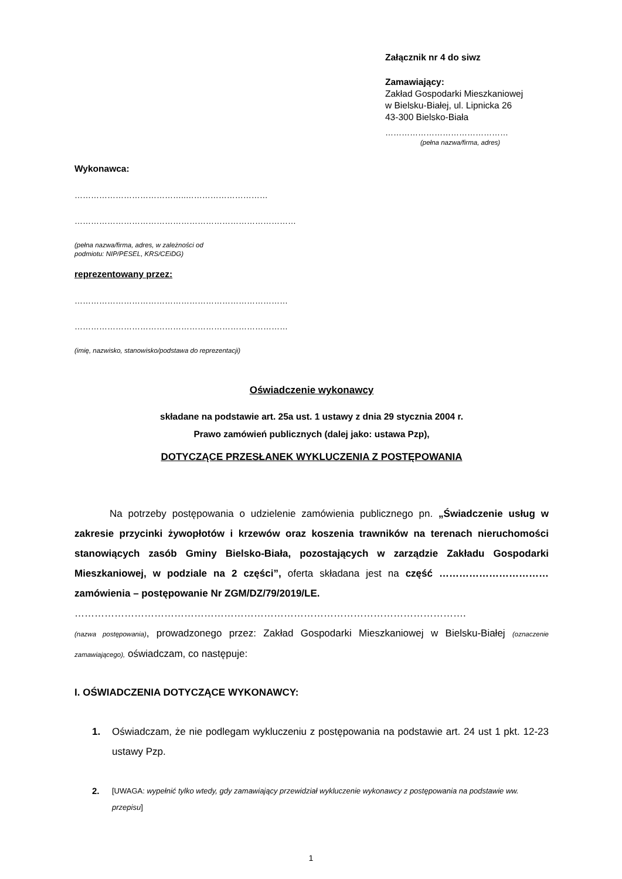Załącznik nr 4 do siwz
Zamawiający:
Zakład Gospodarki Mieszkaniowej
w Bielsku-Białej, ul. Lipnicka 26
43-300 Bielsko-Biała
………………………………………
(pełna nazwa/firma, adres)
Wykonawca:
…………………………………..…………………………
………………………………………………………………………
(pełna nazwa/firma, adres, w zależności od
podmiotu: NIP/PESEL, KRS/CEiDG)
reprezentowany przez:
……………………………………………………………………
……………………………………………………………………
(imię, nazwisko, stanowisko/podstawa do reprezentacji)
Oświadczenie wykonawcy
składane na podstawie art. 25a ust. 1 ustawy z dnia 29 stycznia 2004 r.
Prawo zamówień publicznych (dalej jako: ustawa Pzp),
DOTYCZĄCE PRZESŁANEK WYKLUCZENIA Z POSTĘPOWANIA
Na potrzeby postępowania o udzielenie zamówienia publicznego pn. „Świadczenie usług w zakresie przycinki żywopłotów i krzewów oraz koszenia trawników na terenach nieruchomości stanowiących zasób Gminy Bielsko-Biała, pozostających w zarządzie Zakładu Gospodarki Mieszkaniowej, w podziale na 2 części”, oferta składana jest na część …………………………… zamówienia – postępowanie Nr ZGM/DZ/79/2019/LE.
……………………………………………………………………………………………………….
(nazwa postępowania), prowadzonego przez: Zakład Gospodarki Mieszkaniowej w Bielsku-Białej (oznaczenie zamawiającego), oświadczam, co następuje:
I. OŚWIADCZENIA DOTYCZĄCE WYKONAWCY:
1. Oświadczam, że nie podlegam wykluczeniu z postępowania na podstawie art. 24 ust 1 pkt. 12-23 ustawy Pzp.
2.
[UWAGA: wypełnić tylko wtedy, gdy zamawiający przewidział wykluczenie wykonawcy z postępowania na podstawie ww. przepisu]
1